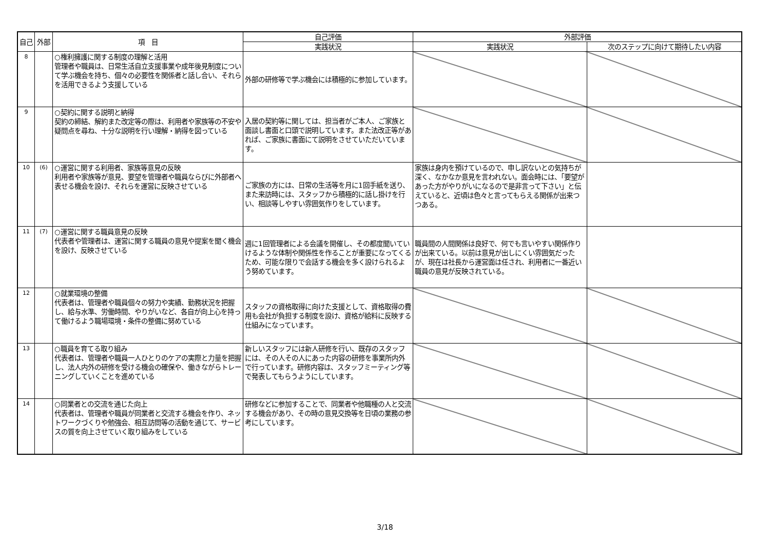| 自己 | 外部 | 項 目 | 自己評価 | 外部評価 | |
| --- | --- | --- | --- | --- | --- |
| | | | 実践状況 | 実践状況 | 次のステップに向けて期待したい内容 |
| 8 | | ○権利擁護に関する制度の理解と活用 管理者や職員は、日常生活自立支援事業や成年後見制度について学ぶ機会を持ち、個々の必要性を関係者と話し合い、それらを活用できるよう支援している | 外部の研修等で学ぶ機会には積極的に参加しています。 | | |
| 9 | | ○契約に関する説明と納得 契約の締結、解約また改定等の際は、利用者や家族等の不安や疑問点を尋ね、十分な説明を行い理解・納得を図っている | 入居の契約等に関しては、担当者がご本人、ご家族と面談し書面と口頭で説明しています。また法改正等があれば、ご家族に書面にて説明をさせていただいています。 | | |
| 10 | (6) | ○運営に関する利用者、家族等意見の反映 利用者や家族等が意見、要望を管理者や職員ならびに外部者へ表せる機会を設け、それらを運営に反映させている | ご家族の方には、日常の生活等を月に1回手紙を送り、また来訪時には、スタッフから積極的に話し掛けを行い、相談等しやすい雰囲気作りをしています。 | 家族は身内を預けているので、申し訳ないとの気持ちが深く、なかなか意見を言われない。面会時には、「要望があった方がやりがいになるので是非言って下さい」と伝えていると、近頃は色々と言ってもらえる関係が出来つつある。 | |
| 11 | (7) | ○運営に関する職員意見の反映 代表者や管理者は、運営に関する職員の意見や提案を聞く機会を設け、反映させている | 週に1回管理者による会議を開催し、その都度聞いていけるような体制や関係性を作ることが重要になってくるため、可能な限りで会話する機会を多く設けられるよう努めています。 | 職員間の人間関係は良好で、何でも言いやすい関係作りが出来ている。以前は意見が出しにくい雰囲気だったが、現在は社長から運営面は任され、利用者に一番近い職員の意見が反映されている。 | |
| 12 | | ○就業環境の整備 代表者は、管理者や職員個々の努力や実績、勤務状況を把握し、給与水準、労働時間、やりがいなど、各自が向上心を持って働けるよう職場環境・条件の整備に努めている | スタッフの資格取得に向けた支援として、資格取得の費用も会社が負担する制度を設け、資格が給料に反映する仕組みになっています。 | | |
| 13 | | ○職員を育てる取り組み 代表者は、管理者や職員一人ひとりのケアの実際と力量を把握し、法人内外の研修を受ける機会の確保や、働きながらトレーニングしていくことを進めている | 新しいスタッフには新人研修を行い、既存のスタッフには、その人その人にあった内容の研修を事業所内外で行っています。研修内容は、スタッフミーティング等で発表してもらうようにしています。 | | |
| 14 | | ○同業者との交流を通じた向上 代表者は、管理者や職員が同業者と交流する機会を作り、ネットワークづくりや勉強会、相互訪問等の活動を通じて、サービスの質を向上させていく取り組みをしている | 研修などに参加することで、同業者や他職種の人と交流する機会があり、その時の意見交換等を日頃の業務の参考にしています。 | | |
3/18